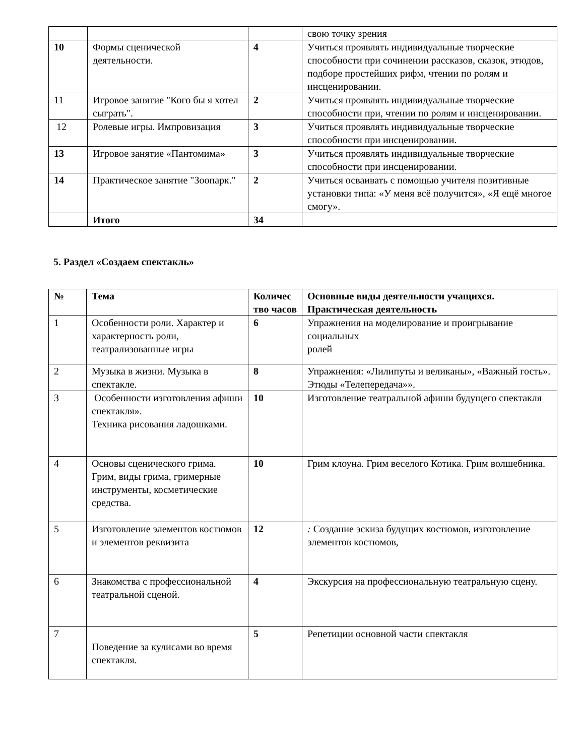| | | | свою точку зрения |
| 10 | Формы сценической деятельности. | 4 | Учиться проявлять индивидуальные творческие способности при сочинении рассказов, сказок, этюдов, подборе простейших рифм, чтении по ролям и инсценировании. |
| 11 | Игровое занятие "Кого бы я хотел сыграть". | 2 | Учиться проявлять индивидуальные творческие способности при, чтении по ролям и инсценировании. |
| 12 | Ролевые игры. Импровизация | 3 | Учиться проявлять индивидуальные творческие способности при инсценировании. |
| 13 | Игровое занятие «Пантомима» | 3 | Учиться проявлять индивидуальные творческие способности при инсценировании. |
| 14 | Практическое занятие "Зоопарк." | 2 | Учиться осваивать с помощью учителя позитивные установки типа: «У меня всё получится», «Я ещё многое смогу». |
| | Итого | 34 | |
5. Раздел «Создаем спектакль»
| № | Тема | Количес тво часов | Основные виды деятельности учащихся. Практическая деятельность |
| --- | --- | --- | --- |
| 1 | Особенности роли. Характер и характерность роли, театрализованные игры | 6 | Упражнения на моделирование и проигрывание социальных ролей |
| 2 | Музыка в жизни. Музыка в спектакле. | 8 | Упражнения: «Лилипуты и великаны», «Важный гость». Этюды «Телепередача»». |
| 3 | Особенности изготовления афиши спектакля». Техника рисования ладошками. | 10 | Изготовление театральной афиши будущего спектакля |
| 4 | Основы сценического грима. Грим, виды грима, гримерные инструменты, косметические средства. | 10 | Грим клоуна. Грим веселого Котика. Грим волшебника. |
| 5 | Изготовление элементов костюмов и элементов реквизита | 12 | : Создание эскиза будущих костюмов, изготовление элементов костюмов, |
| 6 | Знакомства с профессиональной театральной сценой. | 4 | Экскурсия на профессиональную театральную сцену. |
| 7 | Поведение за кулисами во время спектакля. | 5 | Репетиции основной части спектакля |